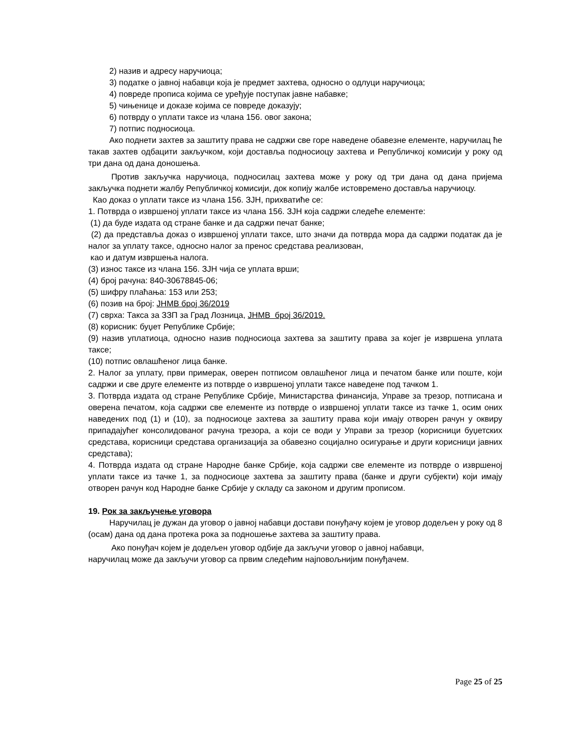2) назив и адресу наручиоца;
3) податке о јавној набавци која је предмет захтева, односно о одлуци наручиоца;
4) повреде прописа којима се уређује поступак јавне набавке;
5) чињенице и доказе којима се повреде доказују;
6) потврду о уплати таксе из члана 156. овог закона;
7) потпис подносиоца.
Ако поднети захтев за заштиту права не садржи све горе наведене обавезне елементе, наручилац ће такав захтев одбацити закључком, који доставља подносиоцу захтева и Републичкој комисији у року од три дана од дана доношења.
Против закључка наручиоца, подносилац захтева може у року од три дана од дана пријема закључка поднети жалбу Републичкој комисији, док копију жалбе истовремено доставља наручиоцу.
Као доказ о уплати таксе из члана 156. ЗЈН, прихватиће се:
1. Потврда о извршеној уплати таксе из члана 156. ЗЈН која садржи следеће елементе:
(1) да буде издата од стране банке и да садржи печат банке;
(2) да представља доказ о извршеној уплати таксе, што значи да потврда мора да садржи податак да је налог за уплату таксе, односно налог за пренос средстава реализован,
као и датум извршења налога.
(3) износ таксе из члана 156. ЗЈН чија се уплата врши;
(4) број рачуна: 840-30678845-06;
(5) шифру плаћања: 153 или 253;
(6) позив на број: ЈНМВ број 36/2019
(7) сврха: Такса за ЗЗП за Град Лозница, ЈНМВ број 36/2019.
(8) корисник: буџет Републике Србије;
(9) назив уплатиоца, односно назив подносиоца захтева за заштиту права за којег је извршена уплата таксе;
(10) потпис овлашћеног лица банке.
2. Налог за уплату, први примерак, оверен потписом овлашћеног лица и печатом банке или поште, који садржи и све друге елементе из потврде о извршеној уплати таксе наведене под тачком 1.
3. Потврда издата од стране Републике Србије, Министарства финансија, Управе за трезор, потписана и оверена печатом, која садржи све елементе из потврде о извршеној уплати таксе из тачке 1, осим оних наведених под (1) и (10), за подносиоце захтева за заштиту права који имају отворен рачун у оквиру припадајућег консолидованог рачуна трезора, а који се води у Управи за трезор (корисници буџетских средстава, корисници средстава организација за обавезно социјално осигурање и други корисници јавних средстава);
4. Потврда издата од стране Народне банке Србије, која садржи све елементе из потврде о извршеној уплати таксе из тачке 1, за подносиоце захтева за заштиту права (банке и други субјекти) који имају отворен рачун код Народне банке Србије у складу са законом и другим прописом.
19. Рок за закључење уговора
Наручилац је дужан да уговор о јавној набавци достави понуђачу којем је уговор додељен у року од 8 (осам) дана од дана протека рока за подношење захтева за заштиту права.
Ако понуђач којем је додељен уговор одбије да закључи уговор о јавној набавци,
наручилац може да закључи уговор са првим следећим најповољнијим понуђачем.
Page 25 of 25